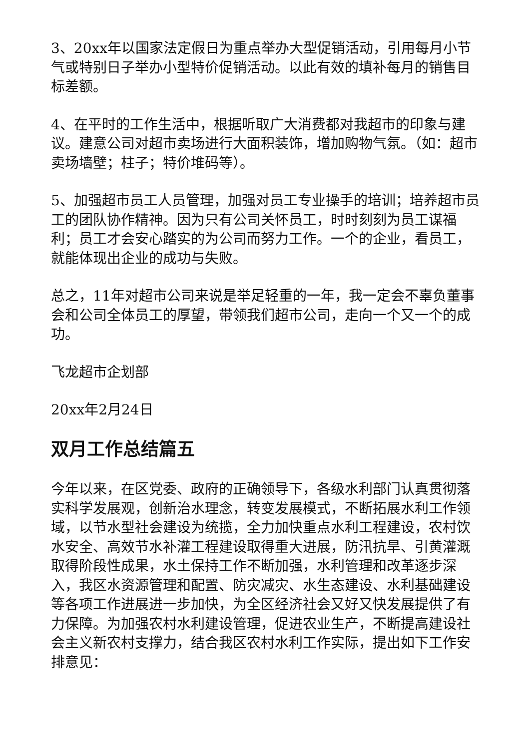3、20xx年以国家法定假日为重点举办大型促销活动，引用每月小节气或特别日子举办小型特价促销活动。以此有效的填补每月的销售目标差额。
4、在平时的工作生活中，根据听取广大消费都对我超市的印象与建议。建意公司对超市卖场进行大面积装饰，增加购物气氛。（如：超市卖场墙壁；柱子；特价堆码等）。
5、加强超市员工人员管理，加强对员工专业操手的培训；培养超市员工的团队协作精神。因为只有公司关怀员工，时时刻刻为员工谋福利；员工才会安心踏实的为公司而努力工作。一个的企业，看员工，就能体现出企业的成功与失败。
总之，11年对超市公司来说是举足轻重的一年，我一定会不辜负董事会和公司全体员工的厚望，带领我们超市公司，走向一个又一个的成功。
飞龙超市企划部
20xx年2月24日
双月工作总结篇五
今年以来，在区党委、政府的正确领导下，各级水利部门认真贯彻落实科学发展观，创新治水理念，转变发展模式，不断拓展水利工作领域，以节水型社会建设为统揽，全力加快重点水利工程建设，农村饮水安全、高效节水补灌工程建设取得重大进展，防汛抗旱、引黄灌溉取得阶段性成果，水土保持工作不断加强，水利管理和改革逐步深入，我区水资源管理和配置、防灾减灾、水生态建设、水利基础建设等各项工作进展进一步加快，为全区经济社会又好又快发展提供了有力保障。为加强农村水利建设管理，促进农业生产，不断提高建设社会主义新农村支撑力，结合我区农村水利工作实际，提出如下工作安排意见：